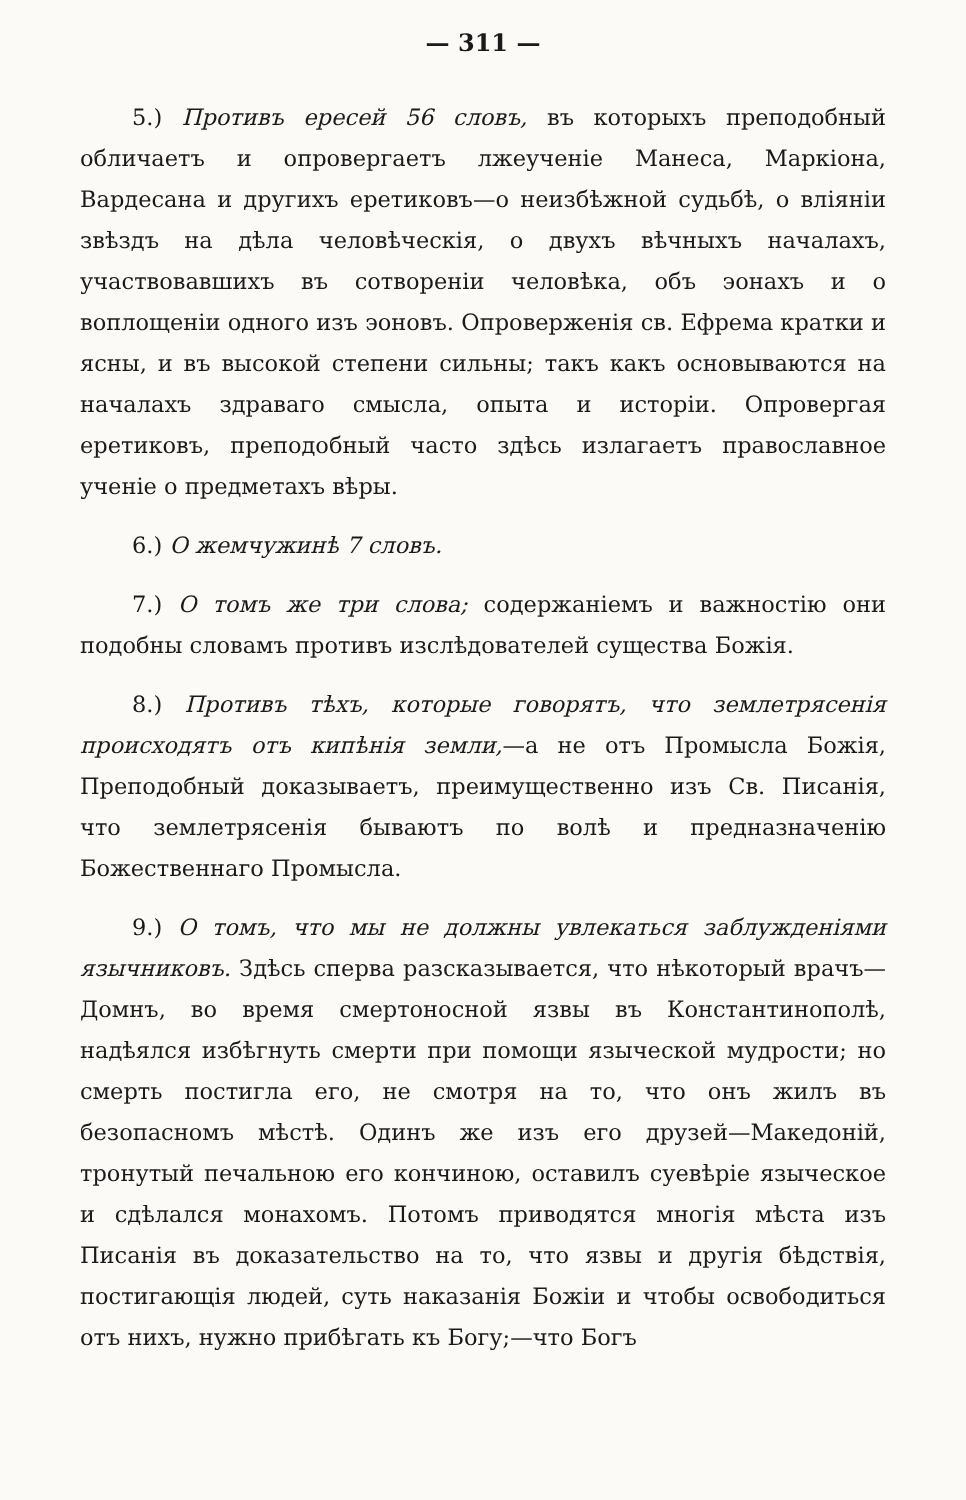— 311 —
5.) Противъ ересей 56 словъ, въ которыхъ преподобный обличаетъ и опровергаетъ лжеученіе Манеса, Маркіона, Вардесана и другихъ еретиковъ—о неизбѣжной судьбѣ, о вліяніи звѣздъ на дѣла человѣческія, о двухъ вѣчныхъ началахъ, участвовавшихъ въ сотвореніи человѣка, объ эонахъ и о воплощеніи одного изъ эоновъ. Опроверженія св. Ефрема кратки и ясны, и въ высокой степени сильны; такъ какъ основываются на началахъ здраваго смысла, опыта и исторіи. Опровергая еретиковъ, преподобный часто здѣсь излагаетъ православное ученіе о предметахъ вѣры.
6.) О жемчужинѣ 7 словъ.
7.) О томъ же три слова; содержаніемъ и важностію они подобны словамъ противъ изслѣдователей существа Божія.
8.) Противъ тѣхъ, которые говорятъ, что землетрясенія происходятъ отъ кипѣнія земли,—а не отъ Промысла Божія, Преподобный доказываетъ, преимущественно изъ Св. Писанія, что землетрясенія бываютъ по волѣ и предназначенію Божественнаго Промысла.
9.) О томъ, что мы не должны увлекаться заблужденіями язычниковъ. Здѣсь сперва разсказывается, что нѣкоторый врачъ—Домнъ, во время смертоносной язвы въ Константинополѣ, надѣялся избѣгнуть смерти при помощи языческой мудрости; но смерть постигла его, не смотря на то, что онъ жилъ въ безопасномъ мѣстѣ. Одинъ же изъ его друзей—Македоній, тронутый печальною его кончиною, оставилъ суевѣріе языческое и сдѣлался монахомъ. Потомъ приводятся многія мѣста изъ Писанія въ доказательство на то, что язвы и другія бѣдствія, постигающія людей, суть наказанія Божіи и чтобы освободиться отъ нихъ, нужно прибѣгать къ Богу;—что Богъ